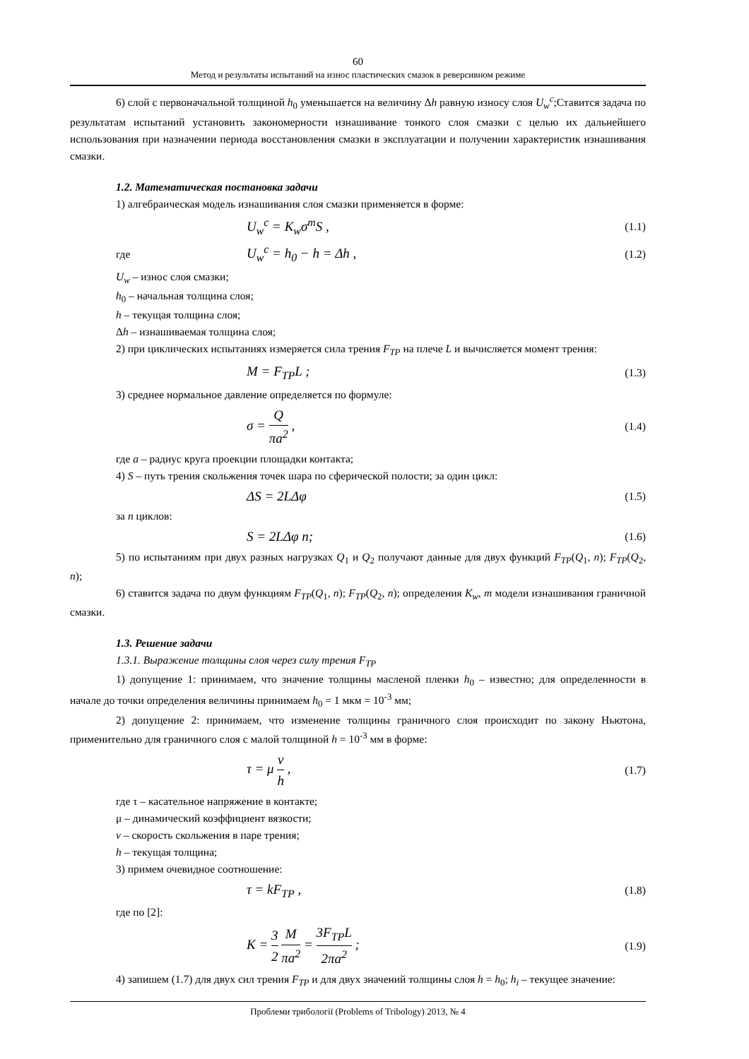60
Метод и результаты испытаний на износ пластических смазок в реверсивном режиме
6) слой с первоначальной толщиной h<sub>0</sub> уменьшается на величину Δh равную износу слоя U<sub>w</sub><sup>c</sup>;Ставится задача по результатам испытаний установить закономерности изнашивание тонкого слоя смазки с целью их дальнейшего использования при назначении периода восстановления смазки в эксплуатации и получении характеристик изнашивания смазки.
1.2. Математическая постановка задачи
1) алгебраическая модель изнашивания слоя смазки применяется в форме:
U<sub>w</sub><sup>c</sup> = K<sub>w</sub>σ<sup>m</sup>S ,
(1.1)
где
U<sub>w</sub><sup>c</sup> = h<sub>0</sub> − h = Δh ,
(1.2)
U<sub>w</sub> – износ слоя смазки;
h<sub>0</sub> – начальная толщина слоя;
h – текущая толщина слоя;
Δh – изнашиваемая толщина слоя;
2) при циклических испытаниях измеряется сила трения F<sub>TP</sub> на плече L и вычисляется момент трения:
M = F<sub>TP</sub>L ;
(1.3)
3) среднее нормальное давление определяется по формуле:
σ = Q πa<sup>2</sup> ,
(1.4)
где a – радиус круга проекции площадки контакта;
4) S – путь трения скольжения точек шара по сферической полости; за один цикл:
ΔS = 2LΔφ
(1.5)
за n циклов:
S = 2LΔφ n;
(1.6)
5) по испытаниям при двух разных нагрузках Q<sub>1</sub> и Q<sub>2</sub> получают данные для двух функций F<sub>TP</sub>(Q<sub>1</sub>, n); F<sub>TP</sub>(Q<sub>2</sub>, n);
6) ставится задача по двум функциям F<sub>TP</sub>(Q<sub>1</sub>, n); F<sub>TP</sub>(Q<sub>2</sub>, n); определения K<sub>w</sub>, m модели изнашивания граничной смазки.
1.3. Решение задачи
1.3.1. Выражение толщины слоя через силу трения F<sub>TP</sub>
1) допущение 1: принимаем, что значение толщины масленой пленки h<sub>0</sub> – известно; для определенности в начале до точки определения величины принимаем h<sub>0</sub> = 1 мкм = 10<sup>-3</sup> мм;
2) допущение 2: принимаем, что изменение толщины граничного слоя происходит по закону Ньютона, применительно для граничного слоя с малой толщиной h = 10<sup>-3</sup> мм в форме:
τ = μ ν h ,
(1.7)
где τ – касательное напряжение в контакте;
μ – динамический коэффициент вязкости;
v – скорость скольжения в паре трения;
h – текущая толщина;
3) примем очевидное соотношение:
τ = kF<sub>TP</sub> ,
(1.8)
где по [2]:
K = 3 2 M πa<sup>2</sup> = 3F<sub>TP</sub>L 2πa<sup>2</sup> ;
(1.9)
4) запишем (1.7) для двух сил трения F<sub>TP</sub> и для двух значений толщины слоя h = h<sub>0</sub>; h<sub>i</sub> – текущее значение:
Проблеми трибології (Problems of Tribology) 2013, № 4